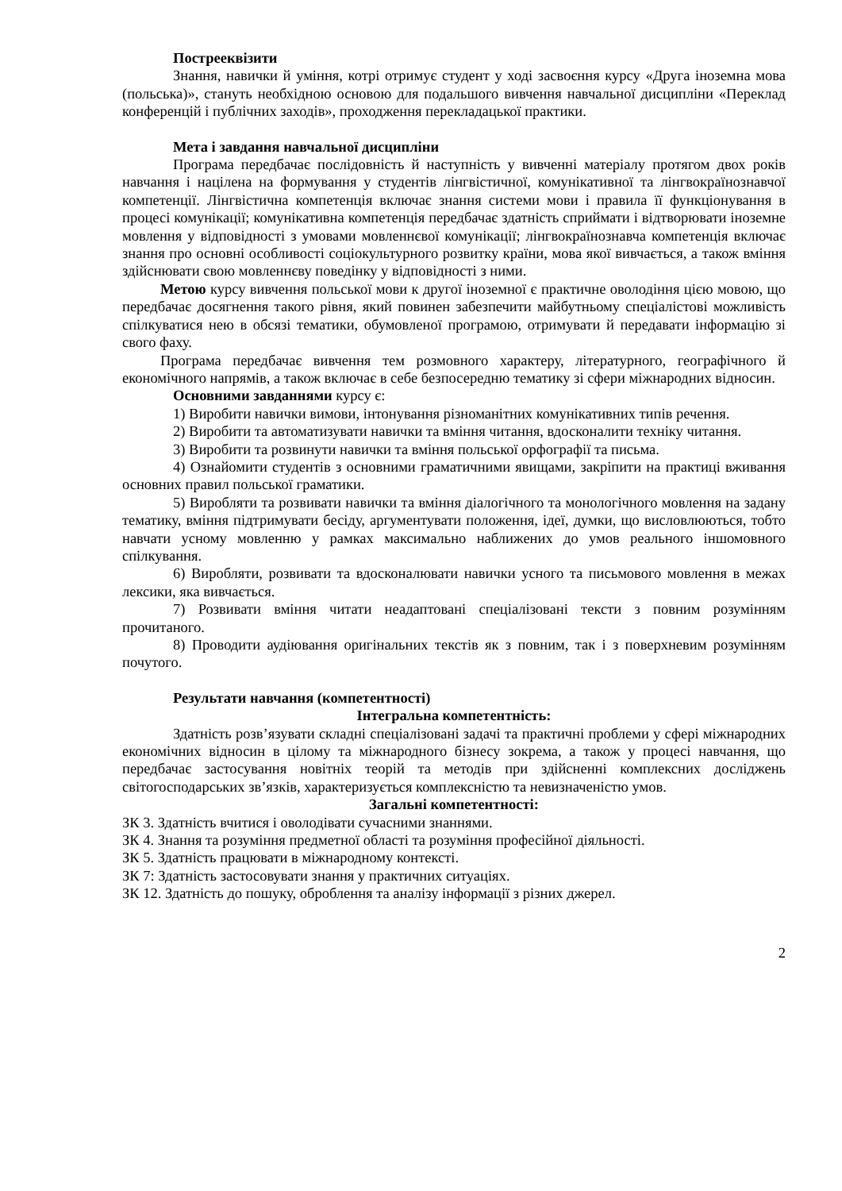Пострееквізити
Знання, навички й уміння, котрі отримує студент у ході засвоєння курсу «Друга іноземна мова (польська)», стануть необхідною основою для подальшого вивчення навчальної дисципліни «Переклад конференцій і публічних заходів», проходження перекладацької практики.
Мета і завдання навчальної дисципліни
Програма передбачає послідовність й наступність у вивченні матеріалу протягом двох років навчання і націлена на формування у студентів лінгвістичної, комунікативної та лінгвокраїнознавчої компетенції. Лінгвістична компетенція включає знання системи мови і правила її функціонування в процесі комунікації; комунікативна компетенція передбачає здатність сприймати і відтворювати іноземне мовлення у відповідності з умовами мовленнєвої комунікації; лінгвокраїнознавча компетенція включає знання про основні особливості соціокультурного розвитку країни, мова якої вивчається, а також вміння здійснювати свою мовленнєву поведінку у відповідності з ними.
Метою курсу вивчення польської мови к другої іноземної є практичне оволодіння цією мовою, що передбачає досягнення такого рівня, який повинен забезпечити майбутньому спеціалістові можливість спілкуватися нею в обсязі тематики, обумовленої програмою, отримувати й передавати інформацію зі свого фаху.
Програма передбачає вивчення тем розмовного характеру, літературного, географічного й економічного напрямів, а також включає в себе безпосередню тематику зі сфери міжнародних відносин.
Основними завданнями курсу є:
1) Виробити навички вимови, інтонування різноманітних комунікативних типів речення.
2) Виробити та автоматизувати навички та вміння читання, вдосконалити техніку читання.
3) Виробити та розвинути навички та вміння польської орфографії та письма.
4) Ознайомити студентів з основними граматичними явищами, закріпити на практиці вживання основних правил польської граматики.
5) Виробляти та розвивати навички та вміння діалогічного та монологічного мовлення на задану тематику, вміння підтримувати бесіду, аргументувати положення, ідеї, думки, що висловлюються, тобто навчати усному мовленню у рамках максимально наближених до умов реального іншомовного спілкування.
6) Виробляти, розвивати та вдосконалювати навички усного та письмового мовлення в межах лексики, яка вивчається.
7) Розвивати вміння читати неадаптовані спеціалізовані тексти з повним розумінням прочитаного.
8) Проводити аудіювання оригінальних текстів як з повним, так і з поверхневим розумінням почутого.
Результати навчання (компетентності)
Інтегральна компетентність:
Здатність розв’язувати складні спеціалізовані задачі та практичні проблеми у сфері міжнародних економічних відносин в цілому та міжнародного бізнесу зокрема, а також у процесі навчання, що передбачає застосування новітніх теорій та методів при здійсненні комплексних досліджень світогосподарських зв’язків, характеризується комплексністю та невизначеністю умов.
Загальні компетентності:
ЗК 3. Здатність вчитися і оволодівати сучасними знаннями.
ЗК 4. Знання та розуміння предметної області та розуміння професійної діяльності.
ЗК 5. Здатність працювати в міжнародному контексті.
ЗК 7: Здатність застосовувати знання у практичних ситуаціях.
ЗК 12. Здатність до пошуку, оброблення та аналізу інформації з різних джерел.
2